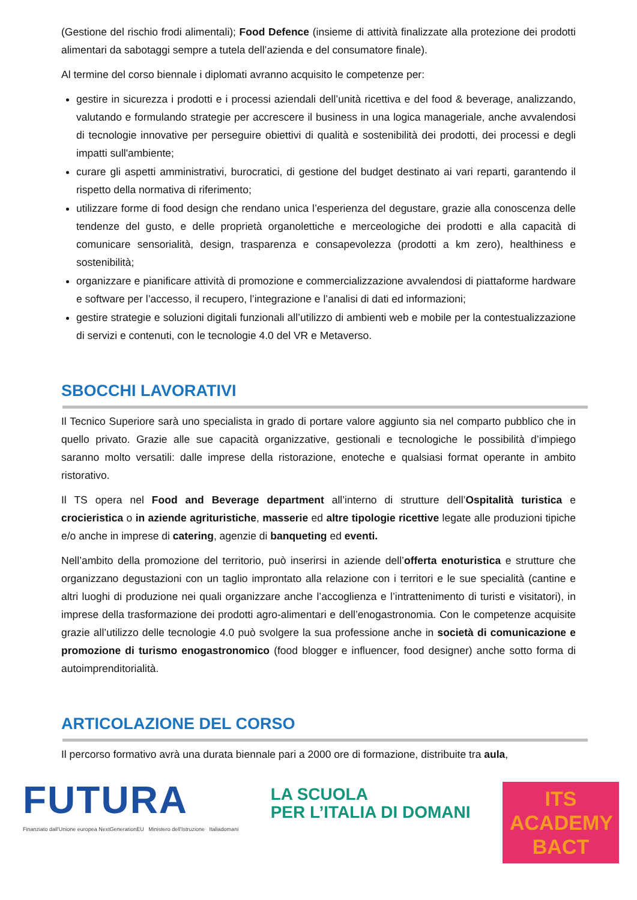(Gestione del rischio frodi alimentali); Food Defence (insieme di attività finalizzate alla protezione dei prodotti alimentari da sabotaggi sempre a tutela dell’azienda e del consumatore finale).
Al termine del corso biennale i diplomati avranno acquisito le competenze per:
gestire in sicurezza i prodotti e i processi aziendali dell’unità ricettiva e del food & beverage, analizzando, valutando e formulando strategie per accrescere il business in una logica manageriale, anche avvalendosi di tecnologie innovative per perseguire obiettivi di qualità e sostenibilità dei prodotti, dei processi e degli impatti sull'ambiente;
curare gli aspetti amministrativi, burocratici, di gestione del budget destinato ai vari reparti, garantendo il rispetto della normativa di riferimento;
utilizzare forme di food design che rendano unica l’esperienza del degustare, grazie alla conoscenza delle tendenze del gusto, e delle proprietà organolettiche e merceologiche dei prodotti e alla capacità di comunicare sensorialità, design, trasparenza e consapevolezza (prodotti a km zero), healthiness e sostenibilità;
organizzare e pianificare attività di promozione e commercializzazione avvalendosi di piattaforme hardware e software per l’accesso, il recupero, l’integrazione e l’analisi di dati ed informazioni;
gestire strategie e soluzioni digitali funzionali all’utilizzo di ambienti web e mobile per la contestualizzazione di servizi e contenuti, con le tecnologie 4.0 del VR e Metaverso.
SBOCCHI LAVORATIVI
Il Tecnico Superiore sarà uno specialista in grado di portare valore aggiunto sia nel comparto pubblico che in quello privato. Grazie alle sue capacità organizzative, gestionali e tecnologiche le possibilità d’impiego saranno molto versatili: dalle imprese della ristorazione, enoteche e qualsiasi format operante in ambito ristorativo.
Il TS opera nel Food and Beverage department all’interno di strutture dell’Ospitalità turistica e crocieristica o in aziende agrituristiche, masserie ed altre tipologie ricettive legate alle produzioni tipiche e/o anche in imprese di catering, agenzie di banqueting ed eventi.
Nell’ambito della promozione del territorio, può inserirsi in aziende dell’offerta enoturistica e strutture che organizzano degustazioni con un taglio improntato alla relazione con i territori e le sue specialità (cantine e altri luoghi di produzione nei quali organizzare anche l’accoglienza e l’intrattenimento di turisti e visitatori), in imprese della trasformazione dei prodotti agro-alimentari e dell’enogastronomia. Con le competenze acquisite grazie all’utilizzo delle tecnologie 4.0 può svolgere la sua professione anche in società di comunicazione e promozione di turismo enogastronomico (food blogger e influencer, food designer) anche sotto forma di autoimprenditorialità.
ARTICOLAZIONE DEL CORSO
Il percorso formativo avrà una durata biennale pari a 2000 ore di formazione, distribuite tra aula,
FUTURA
Finanziato dall'Unione europea NextGenerationEU Ministero dell'Istruzione Italiadomani
LA SCUOLA
PER L’ITALIA DI DOMANI
ITS ACADEMY
BACT